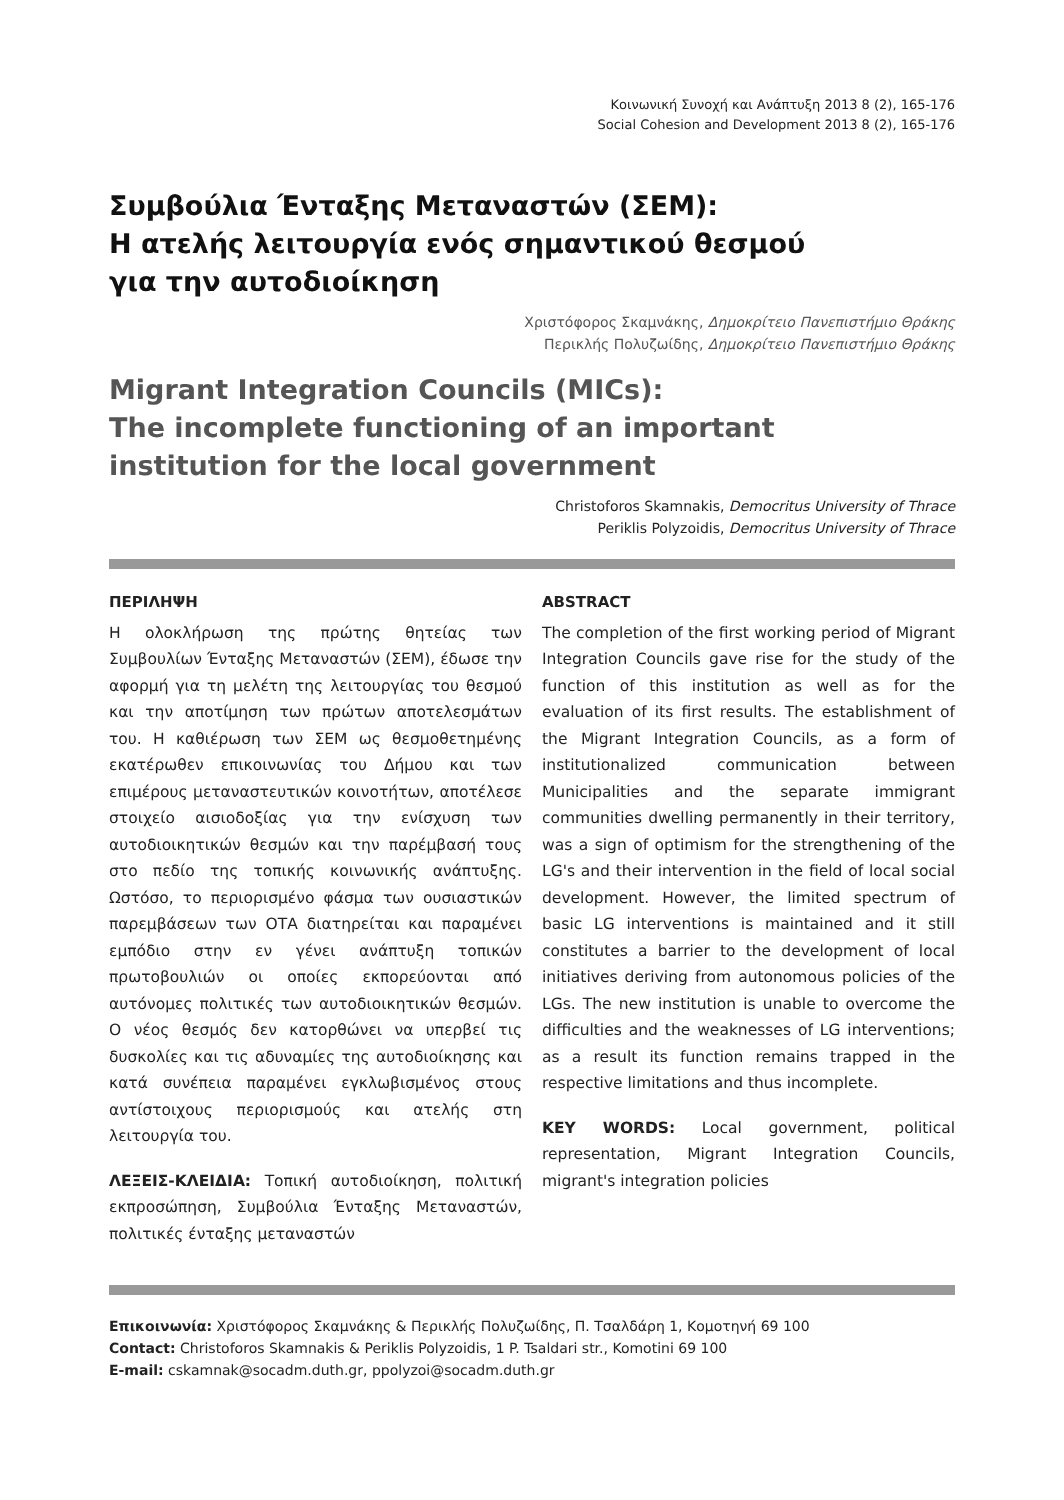Κοινωνική Συνοχή και Ανάπτυξη 2013 8 (2), 165-176
Social Cohesion and Development 2013 8 (2), 165-176
Συμβούλια Ένταξης Μεταναστών (ΣΕΜ):
Η ατελής λειτουργία ενός σημαντικού θεσμού
για την αυτοδιοίκηση
Χριστόφορος Σκαμνάκης, Δημοκρίτειο Πανεπιστήμιο Θράκης
Περικλής Πολυζωίδης, Δημοκρίτειο Πανεπιστήμιο Θράκης
Migrant Integration Councils (MICs):
The incomplete functioning of an important
institution for the local government
Christoforos Skamnakis, Democritus University of Thrace
Periklis Polyzoidis, Democritus University of Thrace
ΠΕΡΙΛΗΨΗ
Η ολοκλήρωση της πρώτης θητείας των Συμβουλίων Ένταξης Μεταναστών (ΣΕΜ), έδωσε την αφορμή για τη μελέτη της λειτουργίας του θεσμού και την αποτίμηση των πρώτων αποτελεσμάτων του. Η καθιέρωση των ΣΕΜ ως θεσμοθετημένης εκατέρωθεν επικοινωνίας του Δήμου και των επιμέρους μεταναστευτικών κοινοτήτων, αποτέλεσε στοιχείο αισιοδοξίας για την ενίσχυση των αυτοδιοικητικών θεσμών και την παρέμβασή τους στο πεδίο της τοπικής κοινωνικής ανάπτυξης. Ωστόσο, το περιορισμένο φάσμα των ουσιαστικών παρεμβάσεων των ΟΤΑ διατηρείται και παραμένει εμπόδιο στην εν γένει ανάπτυξη τοπικών πρωτοβουλιών οι οποίες εκπορεύονται από αυτόνομες πολιτικές των αυτοδιοικητικών θεσμών. Ο νέος θεσμός δεν κατορθώνει να υπερβεί τις δυσκολίες και τις αδυναμίες της αυτοδιοίκησης και κατά συνέπεια παραμένει εγκλωβισμένος στους αντίστοιχους περιορισμούς και ατελής στη λειτουργία του.
ΛΕΞΕΙΣ-ΚΛΕΙΔΙΑ: Τοπική αυτοδιοίκηση, πολιτική εκπροσώπηση, Συμβούλια Ένταξης Μεταναστών, πολιτικές ένταξης μεταναστών
ABSTRACT
The completion of the first working period of Migrant Integration Councils gave rise for the study of the function of this institution as well as for the evaluation of its first results. The establishment of the Migrant Integration Councils, as a form of institutionalized communication between Municipalities and the separate immigrant communities dwelling permanently in their territory, was a sign of optimism for the strengthening of the LG's and their intervention in the field of local social development. However, the limited spectrum of basic LG interventions is maintained and it still constitutes a barrier to the development of local initiatives deriving from autonomous policies of the LGs. The new institution is unable to overcome the difficulties and the weaknesses of LG interventions; as a result its function remains trapped in the respective limitations and thus incomplete.
KEY WORDS: Local government, political representation, Migrant Integration Councils, migrant's integration policies
Επικοινωνία: Χριστόφορος Σκαμνάκης & Περικλής Πολυζωίδης, Π. Τσαλδάρη 1, Κομοτηνή 69 100
Contact: Christoforos Skamnakis & Periklis Polyzoidis, 1 P. Tsaldari str., Komotini 69 100
E-mail: cskamnak@socadm.duth.gr, ppolyzoi@socadm.duth.gr